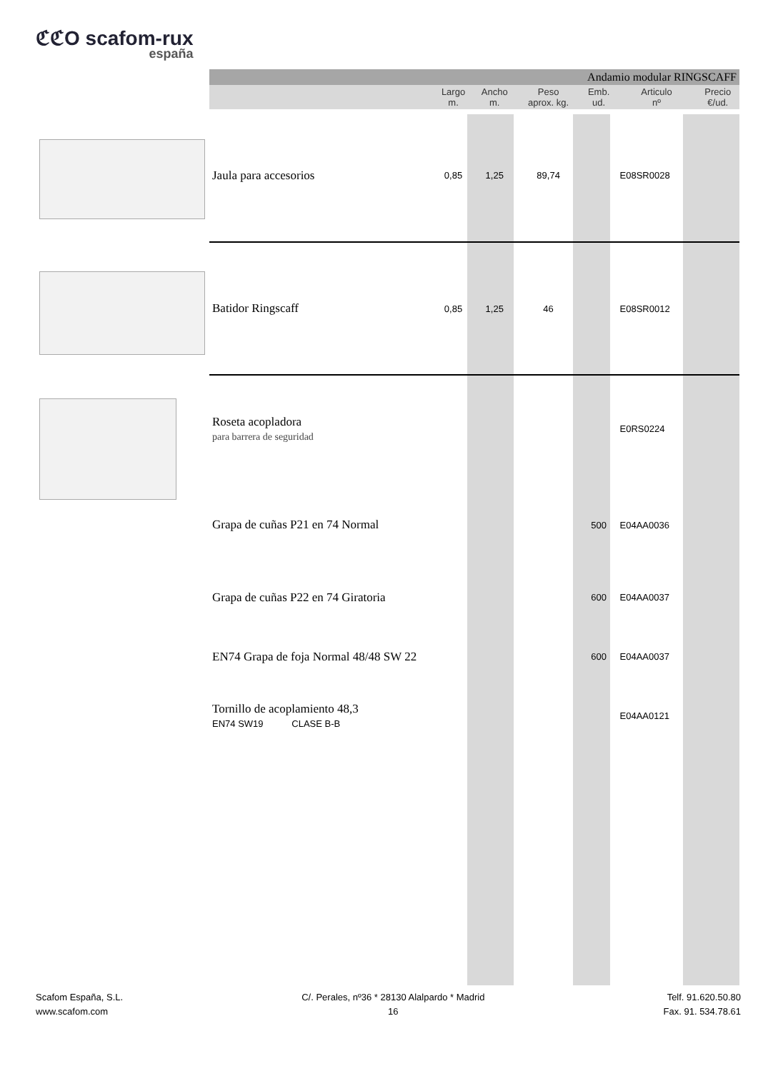ℭℭO scafom-rux
españa
| Andamio modular RINGSCAFF | | | | | | |
| --- | --- | --- | --- | --- | --- | --- |
| | Largo m. | Ancho m. | Peso aprox. kg. | Emb. ud. | Articulo nº | Precio €/ud. |
| Jaula para accesorios | 0,85 | 1,25 | 89,74 | | E08SR0028 | |
| Batidor Ringscaff | 0,85 | 1,25 | 46 | | E08SR0012 | |
| Roseta acopladora para barrera de seguridad | | | | | E0RS0224 | |
| Grapa de cuñas P21 en 74 Normal | | | | 500 | E04AA0036 | |
| Grapa de cuñas P22 en 74 Giratoria | | | | 600 | E04AA0037 | |
| EN74 Grapa de foja Normal 48/48 SW 22 | | | | 600 | E04AA0037 | |
| Tornillo de acoplamiento 48,3 EN74 SW19 CLASE B-B | | | | | E04AA0121 | |
Scafom España, S.L.
www.scafom.com
C/. Perales, nº36 * 28130 Alalpardo * Madrid
16
Telf. 91.620.50.80
Fax. 91. 534.78.61